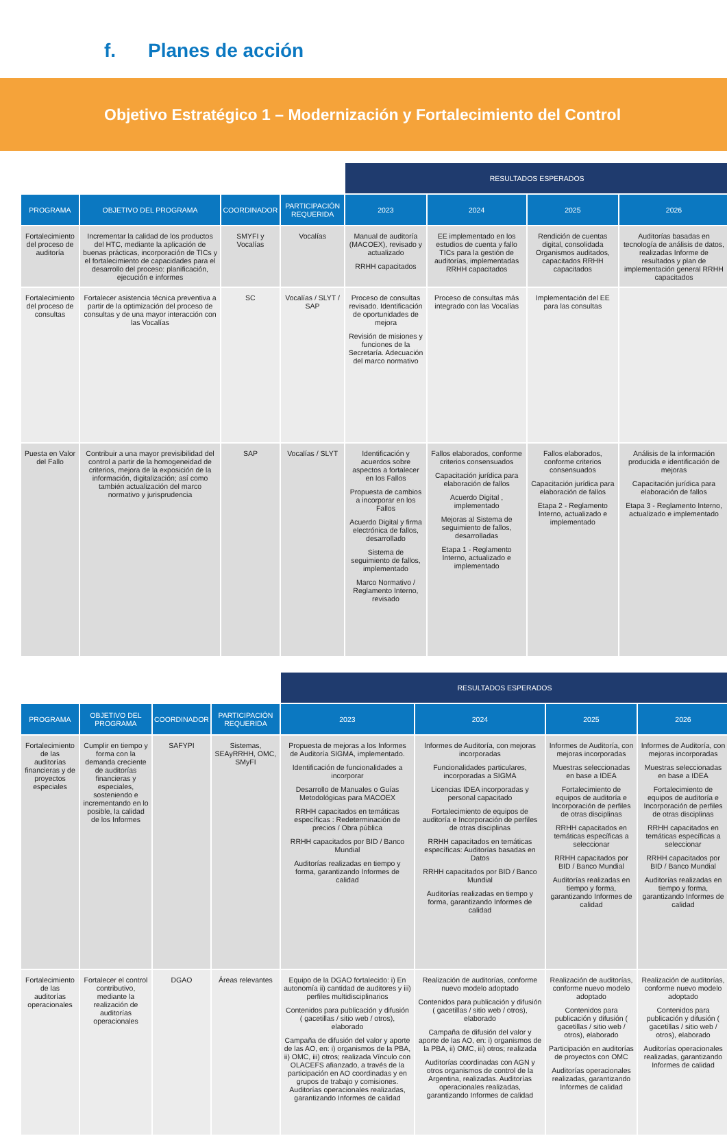f. Planes de acción
Objetivo Estratégico 1 – Modernización y Fortalecimiento del Control
| | | | | RESULTADOS ESPERADOS | | | |
| --- | --- | --- | --- | --- | --- | --- | --- |
| PROGRAMA | OBJETIVO DEL PROGRAMA | COORDINADOR | PARTICIPACIÓN REQUERIDA | 2023 | 2024 | 2025 | 2026 |
| Fortalecimiento del proceso de auditoría | Incrementar la calidad de los productos del HTC, mediante la aplicación de buenas prácticas, incorporación de TICs y el fortalecimiento de capacidades para el desarrollo del proceso: planificación, ejecución e informes | SMYFI y Vocalías | Vocalías | Manual de auditoría (MACOEX), revisado y actualizado RRHH capacitados | EE implementado en los estudios de cuenta y fallo TICs para la gestión de auditorías, implementadas RRHH capacitados | Rendición de cuentas digital, consolidada Organismos auditados, capacitados RRHH capacitados | Auditorías basadas en tecnología de análisis de datos, realizadas Informe de resultados y plan de implementación general RRHH capacitados |
| Fortalecimiento del proceso de consultas | Fortalecer asistencia técnica preventiva a partir de la optimización del proceso de consultas y de una mayor interacción con las Vocalías | SC | Vocalías / SLYT / SAP | Proceso de consultas revisado. Identificación de oportunidades de mejora Revisión de misiones y funciones de la Secretaría. Adecuación del marco normativo | Proceso de consultas más integrado con las Vocalías | Implementación del EE para las consultas | |
| Puesta en Valor del Fallo | Contribuir a una mayor previsibilidad del control a partir de la homogeneidad de criterios, mejora de la exposición de la información, digitalización; así como también actualización del marco normativo y jurisprudencia | SAP | Vocalías / SLYT | Identificación y acuerdos sobre aspectos a fortalecer en los Fallos Propuesta de cambios a incorporar en los Fallos Acuerdo Digital y firma electrónica de fallos, desarrollado Sistema de seguimiento de fallos, implementado Marco Normativo / Reglamento Interno, revisado | Fallos elaborados, conforme criterios consensuados Capacitación jurídica para elaboración de fallos Acuerdo Digital , implementado Mejoras al Sistema de seguimiento de fallos, desarrolladas Etapa 1 - Reglamento Interno, actualizado e implementado | Fallos elaborados, conforme criterios consensuados Capacitación jurídica para elaboración de fallos Etapa 2 - Reglamento Interno, actualizado e implementado | Análisis de la información producida e identificación de mejoras Capacitación jurídica para elaboración de fallos Etapa 3 - Reglamento Interno, actualizado e implementado |
| | | | | RESULTADOS ESPERADOS | | | |
| --- | --- | --- | --- | --- | --- | --- | --- |
| PROGRAMA | OBJETIVO DEL PROGRAMA | COORDINADOR | PARTICIPACIÓN REQUERIDA | 2023 | 2024 | 2025 | 2026 |
| Fortalecimiento de las auditorías financieras y de proyectos especiales | Cumplir en tiempo y forma con la demanda creciente de auditorías financieras y especiales, sosteniendo e incrementando en lo posible, la calidad de los Informes | SAFYPI | Sistemas, SEAyRRHH, OMC, SMyFI | Propuesta de mejoras a los Informes de Auditoría SIGMA, implementado. Identificación de funcionalidades a incorporar Desarrollo de Manuales o Guías Metodológicas para MACOEX RRHH capacitados en temáticas específicas : Redeterminación de precios / Obra pública RRHH capacitados por BID / Banco Mundial Auditorías realizadas en tiempo y forma, garantizando Informes de calidad | Informes de Auditoría, con mejoras incorporadas Funcionalidades particulares, incorporadas a SIGMA Licencias IDEA incorporadas y personal capacitado Fortalecimiento de equipos de auditoría e Incorporación de perfiles de otras disciplinas RRHH capacitados en temáticas específicas: Auditorías basadas en Datos RRHH capacitados por BID / Banco Mundial Auditorías realizadas en tiempo y forma, garantizando Informes de calidad | Informes de Auditoría, con mejoras incorporadas Muestras seleccionadas en base a IDEA Fortalecimiento de equipos de auditoría e Incorporación de perfiles de otras disciplinas RRHH capacitados en temáticas específicas a seleccionar RRHH capacitados por BID / Banco Mundial Auditorías realizadas en tiempo y forma, garantizando Informes de calidad | Informes de Auditoría, con mejoras incorporadas Muestras seleccionadas en base a IDEA Fortalecimiento de equipos de auditoría e Incorporación de perfiles de otras disciplinas RRHH capacitados en temáticas específicas a seleccionar RRHH capacitados por BID / Banco Mundial Auditorías realizadas en tiempo y forma, garantizando Informes de calidad |
| Fortalecimiento de las auditorías operacionales | Fortalecer el control contributivo, mediante la realización de auditorías operacionales | DGAO | Áreas relevantes | Equipo de la DGAO fortalecido: i) En autonomía ii) cantidad de auditores y iii) perfiles multidisciplinarios Contenidos para publicación y difusión ( gacetillas / sitio web / otros), elaborado Campaña de difusión del valor y aporte de las AO, en: i) organismos de la PBA, ii) OMC, iii) otros; realizada Vínculo con OLACEFS afianzado, a través de la participación en AO coordinadas y en grupos de trabajo y comisiones. Auditorías operacionales realizadas, garantizando Informes de calidad | Realización de auditorías, conforme nuevo modelo adoptado Contenidos para publicación y difusión ( gacetillas / sitio web / otros), elaborado Campaña de difusión del valor y aporte de las AO, en: i) organismos de la PBA, ii) OMC, iii) otros; realizada Auditorías coordinadas con AGN y otros organismos de control de la Argentina, realizadas. Auditorías operacionales realizadas, garantizando Informes de calidad | Realización de auditorías, conforme nuevo modelo adoptado Contenidos para publicación y difusión ( gacetillas / sitio web / otros), elaborado Participación en auditorías de proyectos con OMC Auditorías operacionales realizadas, garantizando Informes de calidad | Realización de auditorías, conforme nuevo modelo adoptado Contenidos para publicación y difusión ( gacetillas / sitio web / otros), elaborado Auditorías operacionales realizadas, garantizando Informes de calidad |